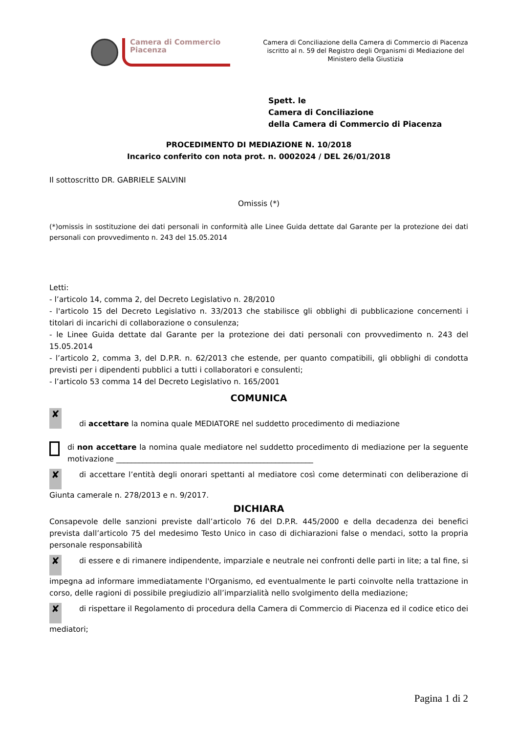Camera di Commercio
Piacenza
Camera di Conciliazione della Camera di Commercio di Piacenza iscritto al n. 59 del Registro degli Organismi di Mediazione del Ministero della Giustizia
Spett. le
Camera di Conciliazione
della Camera di Commercio di Piacenza
PROCEDIMENTO DI MEDIAZIONE N. 10/2018
Incarico conferito con nota prot. n. 0002024 / DEL 26/01/2018
Il sottoscritto DR. GABRIELE SALVINI
Omissis (*)
(*)omissis in sostituzione dei dati personali in conformità alle Linee Guida dettate dal Garante per la protezione dei dati personali con provvedimento n. 243 del 15.05.2014
Letti:
- l’articolo 14, comma 2, del Decreto Legislativo n. 28/2010
- l'articolo 15 del Decreto Legislativo n. 33/2013 che stabilisce gli obblighi di pubblicazione concernenti i titolari di incarichi di collaborazione o consulenza;
- le Linee Guida dettate dal Garante per la protezione dei dati personali con provvedimento n. 243 del 15.05.2014
- l’articolo 2, comma 3, del D.P.R. n. 62/2013 che estende, per quanto compatibili, gli obblighi di condotta previsti per i dipendenti pubblici a tutti i collaboratori e consulenti;
- l’articolo 53 comma 14 del Decreto Legislativo n. 165/2001
COMUNICA
✘ di accettare la nomina quale MEDIATORE nel suddetto procedimento di mediazione
di non accettare la nomina quale mediatore nel suddetto procedimento di mediazione per la seguente motivazione ____________________________________________________
✘ di accettare l’entità degli onorari spettanti al mediatore così come determinati con deliberazione di Giunta camerale n. 278/2013 e n. 9/2017.
DICHIARA
Consapevole delle sanzioni previste dall’articolo 76 del D.P.R. 445/2000 e della decadenza dei benefici prevista dall’articolo 75 del medesimo Testo Unico in caso di dichiarazioni false o mendaci, sotto la propria personale responsabilità
✘ di essere e di rimanere indipendente, imparziale e neutrale nei confronti delle parti in lite; a tal fine, si impegna ad informare immediatamente l'Organismo, ed eventualmente le parti coinvolte nella trattazione in corso, delle ragioni di possibile pregiudizio all’imparzialità nello svolgimento della mediazione;
✘ di rispettare il Regolamento di procedura della Camera di Commercio di Piacenza ed il codice etico dei mediatori;
Pagina 1 di 2